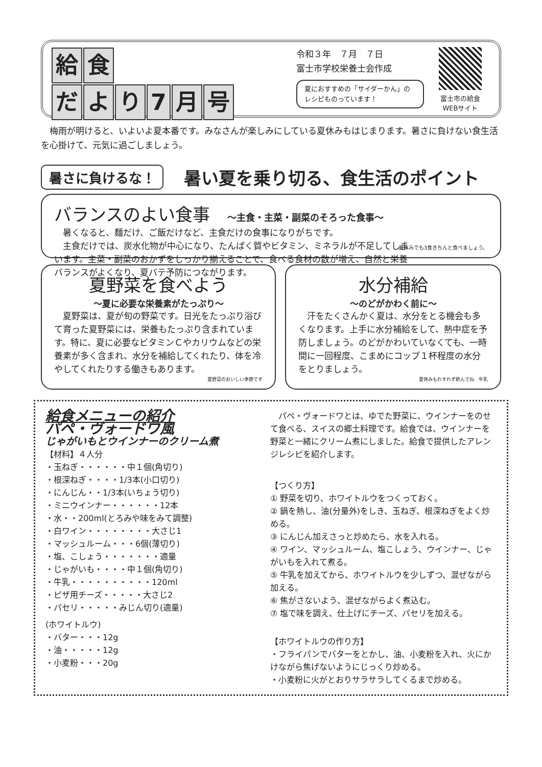給 食
だより 7 月号
令和３年　７月　７日
富士市学校栄養士会作成
夏におすすめの「サイダーかん」のレシピものっています！
富士市の給食
WEBサイト
梅雨が明けると、いよいよ夏本番です。みなさんが楽しみにしている夏休みもはじまります。暑さに負けない食生活を心掛けて、元気に過ごしましょう。
暑さに負けるな！ 暑い夏を乗り切る、食生活のポイント
バランスのよい食事　～主食・主菜・副菜のそろった食事～
暑くなると、麺だけ、ご飯だけなど、主食だけの食事になりがちです。
主食だけでは、炭水化物が中心になり、たんぱく質やビタミン、ミネラルが不足してしまいます。主菜・副菜のおかずをしっかり揃えることで、食べる食材の数が増え、自然と栄養バランスがよくなり、夏バテ予防につながります。
夏休みでも3食きちんと食べましょう。
夏野菜を食べよう
～夏に必要な栄養素がたっぷり～
夏野菜は、夏が旬の野菜です。日光をたっぷり浴びて育った夏野菜には、栄養もたっぷり含まれています。特に、夏に必要なビタミンＣやカリウムなどの栄養素が多く含まれ、水分を補給してくれたり、体を冷やしてくれたりする働きもあります。
夏野菜のおいしい季節です
水分補給
～のどがかわく前に～
汗をたくさんかく夏は、水分をとる機会も多くなります。上手に水分補給をして、熱中症を予防しましょう。のどがかわいていなくても、一時間に一回程度、こまめにコップ１杯程度の水分をとりましょう。
夏休みもわすれず飲んでね　牛乳
給食メニューの紹介
パペ・ヴォードワ風
じゃがいもとウインナーのクリーム煮
【材料】４人分
・玉ねぎ・・・・・・中１個(角切り)
・根深ねぎ・・・・1/3本(小口切り)
・にんじん・・1/3本(いちょう切り)
・ミニウインナー・・・・・・12本
・水・・200ml(とろみや味をみて調整)
・白ワイン・・・・・・・・大さじ1
・マッシュルーム・・・6個(薄切り)
・塩、こしょう・・・・・・・適量
・じゃがいも・・・・中１個(角切り)
・牛乳・・・・・・・・・・120ml
・ピザ用チーズ・・・・・大さじ2
・パセリ・・・・・みじん切り(適量)
(ホワイトルウ)
・バター・・・12g
・油・・・・・12g
・小麦粉・・・20g
パペ・ヴォードワとは、ゆでた野菜に、ウインナーをのせて食べる、スイスの郷土料理です。給食では、ウインナーを野菜と一緒にクリーム煮にしました。給食で提供したアレンジレシピを紹介します。
【つくり方】
① 野菜を切り、ホワイトルウをつくっておく。
② 鍋を熱し、油(分量外)をしき、玉ねぎ、根深ねぎをよく炒める。
③ にんじん加えさっと炒めたら、水を入れる。
④ ワイン、マッシュルーム、塩こしょう、ウインナー、じゃがいもを入れて煮る。
⑤ 牛乳を加えてから、ホワイトルウを少しずつ、混ぜながら加える。
⑥ 焦がさないよう、混ぜながらよく煮込む。
⑦ 塩で味を調え、仕上げにチーズ、パセリを加える。
【ホワイトルウの作り方】
・フライパンでバターをとかし、油、小麦粉を入れ、火にかけながら焦げないようにじっくり炒める。
・小麦粉に火がとおりサラサラしてくるまで炒める。